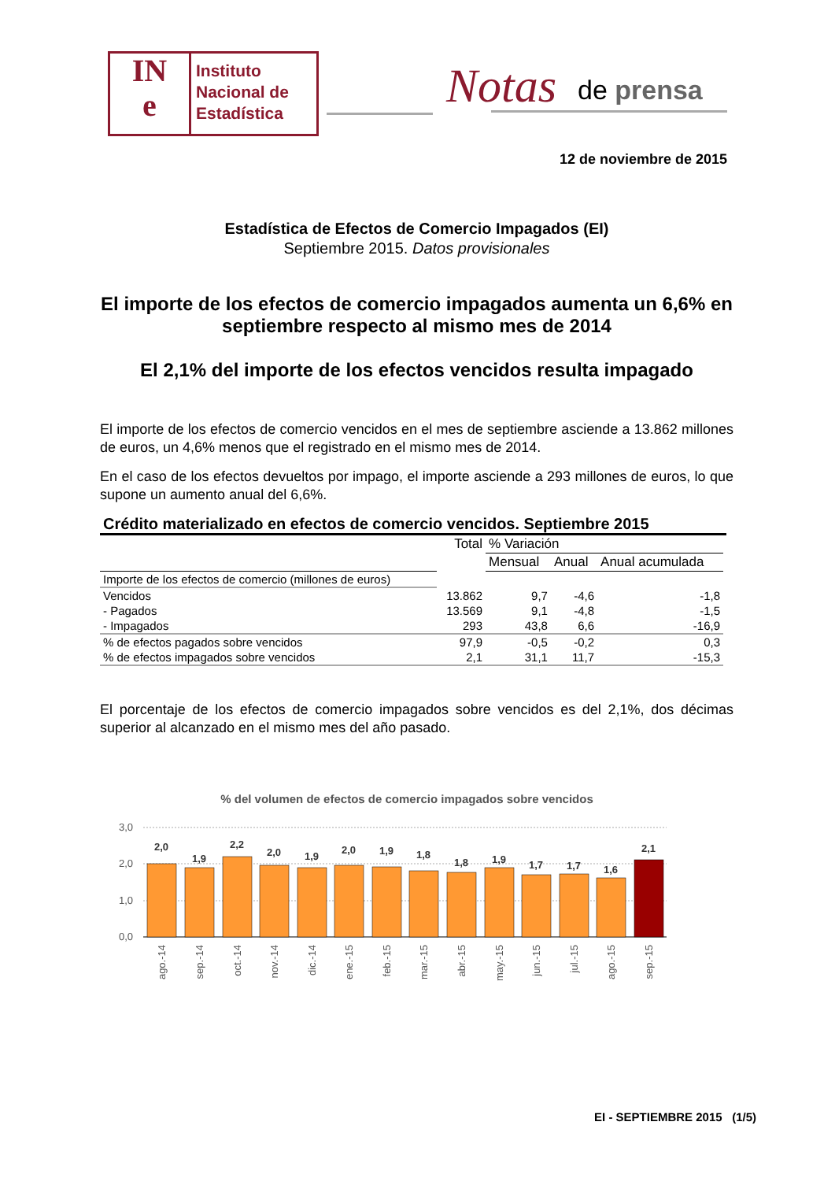IN
e
Instituto
Nacional de
Estadística
Notas de prensa
12 de noviembre de 2015
Estadística de Efectos de Comercio Impagados (EI)
Septiembre 2015. Datos provisionales
El importe de los efectos de comercio impagados aumenta un 6,6% en septiembre respecto al mismo mes de 2014
El 2,1% del importe de los efectos vencidos resulta impagado
El importe de los efectos de comercio vencidos en el mes de septiembre asciende a 13.862 millones de euros, un 4,6% menos que el registrado en el mismo mes de 2014.
En el caso de los efectos devueltos por impago, el importe asciende a 293 millones de euros, lo que supone un aumento anual del 6,6%.
Crédito materializado en efectos de comercio vencidos. Septiembre 2015
| | Total | % Variación | | |
| --- | --- | --- | --- | --- |
| | | Mensual | Anual | Anual acumulada |
| Importe de los efectos de comercio (millones de euros) | | | | |
| Vencidos | 13.862 | 9,7 | -4,6 | -1,8 |
| - Pagados | 13.569 | 9,1 | -4,8 | -1,5 |
| - Impagados | 293 | 43,8 | 6,6 | -16,9 |
| % de efectos pagados sobre vencidos | 97,9 | -0,5 | -0,2 | 0,3 |
| % de efectos impagados sobre vencidos | 2,1 | 31,1 | 11,7 | -15,3 |
El porcentaje de los efectos de comercio impagados sobre vencidos es del 2,1%, dos décimas superior al alcanzado en el mismo mes del año pasado.
% del volumen de efectos de comercio impagados sobre vencidos
3,0
2,0
1,0
0,0
2,0
1,9
2,2
2,0
1,9
2,0
1,9
1,8
1,8
1,9
1,7
1,7
1,6
2,1
ago.-14
sep.-14
oct.-14
nov.-14
dic.-14
ene.-15
feb.-15
mar.-15
abr.-15
may.-15
jun.-15
jul.-15
ago.-15
sep.-15
EI - SEPTIEMBRE 2015 (1/5)